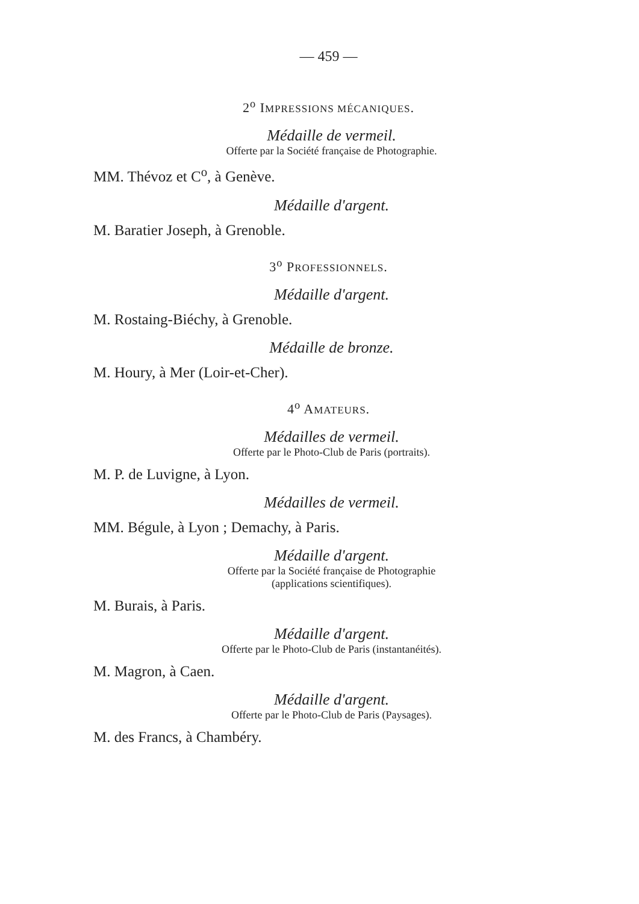— 459 —
2<sup>o</sup> IMPRESSIONS MÉCANIQUES.
Médaille de vermeil.
Offerte par la Société française de Photographie.
MM. Thévoz et C<sup>o</sup>, à Genève.
Médaille d'argent.
M. Baratier Joseph, à Grenoble.
3<sup>o</sup> PROFESSIONNELS.
Médaille d'argent.
M. Rostaing-Biéchy, à Grenoble.
Médaille de bronze.
M. Houry, à Mer (Loir-et-Cher).
4<sup>o</sup> AMATEURS.
Médailles de vermeil.
Offerte par le Photo-Club de Paris (portraits).
M. P. de Luvigne, à Lyon.
Médailles de vermeil.
MM. Bégule, à Lyon ; Demachy, à Paris.
Médaille d'argent.
Offerte par la Société française de Photographie
(applications scientifiques).
M. Burais, à Paris.
Médaille d'argent.
Offerte par le Photo-Club de Paris (instantanéités).
M. Magron, à Caen.
Médaille d'argent.
Offerte par le Photo-Club de Paris (Paysages).
M. des Francs, à Chambéry.